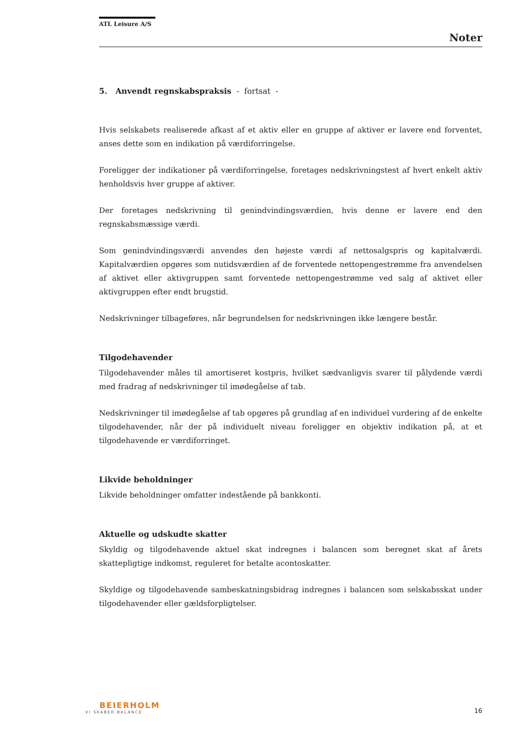ATL Leisure A/S
Noter
5. Anvendt regnskabspraksis - fortsat -
Hvis selskabets realiserede afkast af et aktiv eller en gruppe af aktiver er lavere end forventet, anses dette som en indikation på værdiforringelse.
Foreligger der indikationer på værdiforringelse, foretages nedskrivningstest af hvert enkelt aktiv henholdsvis hver gruppe af aktiver.
Der foretages nedskrivning til genindvindingsværdien, hvis denne er lavere end den regnskabsmæssige værdi.
Som genindvindingsværdi anvendes den højeste værdi af nettosalgspris og kapitalværdi. Kapitalværdien opgøres som nutidsværdien af de forventede nettopengestrømme fra anvendelsen af aktivet eller aktivgruppen samt forventede nettopengestrømme ved salg af aktivet eller aktivgruppen efter endt brugstid.
Nedskrivninger tilbageføres, når begrundelsen for nedskrivningen ikke længere består.
Tilgodehavender
Tilgodehavender måles til amortiseret kostpris, hvilket sædvanligvis svarer til pålydende værdi med fradrag af nedskrivninger til imødegåelse af tab.
Nedskrivninger til imødegåelse af tab opgøres på grundlag af en individuel vurdering af de enkelte tilgodehavender, når der på individuelt niveau foreligger en objektiv indikation på, at et tilgodehavende er værdiforringet.
Likvide beholdninger
Likvide beholdninger omfatter indestående på bankkonti.
Aktuelle og udskudte skatter
Skyldig og tilgodehavende aktuel skat indregnes i balancen som beregnet skat af årets skattepligtige indkomst, reguleret for betalte acontoskatter.
Skyldige og tilgodehavende sambeskatningsbidrag indregnes i balancen som selskabsskat under tilgodehavender eller gældsforpligtelser.
BEIERHOLM
VI SKABER BALANCE
16